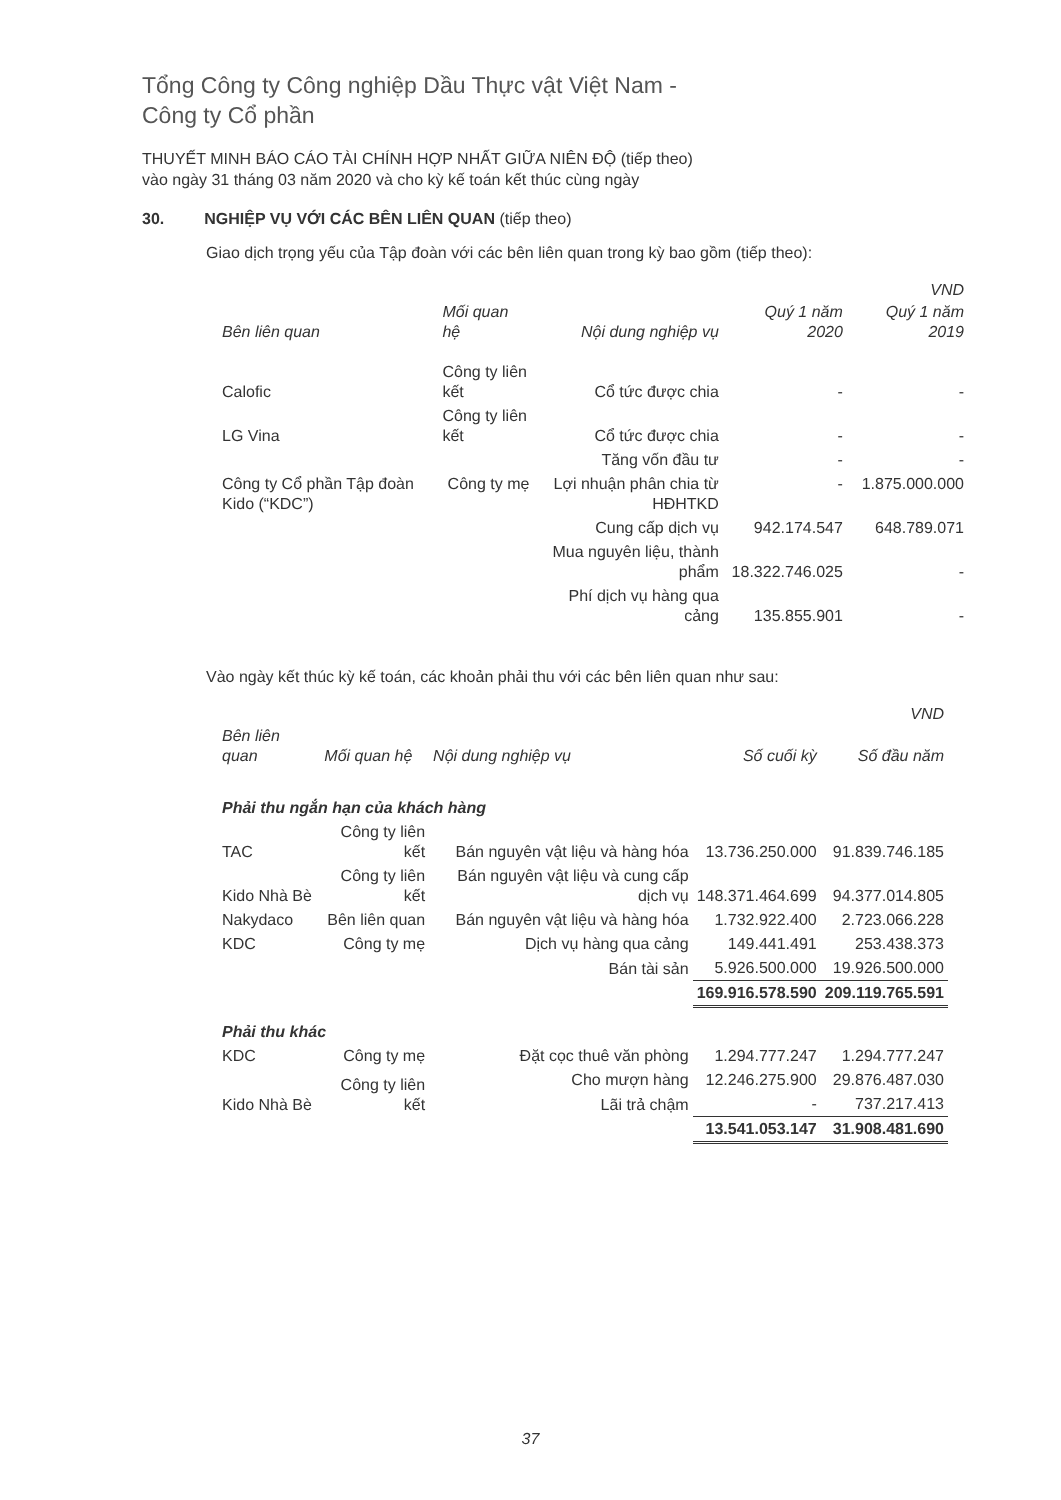Tổng Công ty Công nghiệp Dầu Thực vật Việt Nam -
Công ty Cổ phần
THUYẾT MINH BÁO CÁO TÀI CHÍNH HỢP NHẤT GIỮA NIÊN ĐỘ (tiếp theo)
vào ngày 31 tháng 03 năm 2020 và cho kỳ kế toán kết thúc cùng ngày
30. NGHIỆP VỤ VỚI CÁC BÊN LIÊN QUAN (tiếp theo)
Giao dịch trọng yếu của Tập đoàn với các bên liên quan trong kỳ bao gồm (tiếp theo):
| | | | | VND |
| --- | --- | --- | --- | --- |
| Bên liên quan | Mối quan hệ | Nội dung nghiệp vụ | Quý 1 năm 2020 | Quý 1 năm 2019 |
| Calofic | Công ty liên kết | Cổ tức được chia | - | - |
| LG Vina | Công ty liên kết | Cổ tức được chia | - | - |
| | | Tăng vốn đầu tư | - | - |
| Công ty Cổ phần Tập đoàn Kido (“KDC”) | Công ty mẹ | Lợi nhuận phân chia từ HĐHTKD | - | 1.875.000.000 |
| | | Cung cấp dịch vụ | 942.174.547 | 648.789.071 |
| | | Mua nguyên liệu, thành phẩm | 18.322.746.025 | - |
| | | Phí dịch vụ hàng qua cảng | 135.855.901 | - |
Vào ngày kết thúc kỳ kế toán, các khoản phải thu với các bên liên quan như sau:
| | | | | VND |
| --- | --- | --- | --- | --- |
| Bên liên quan | Mối quan hệ | Nội dung nghiệp vụ | Số cuối kỳ | Số đầu năm |
| Phải thu ngắn hạn của khách hàng | | | | |
| TAC | Công ty liên kết | Bán nguyên vật liệu và hàng hóa | 13.736.250.000 | 91.839.746.185 |
| Kido Nhà Bè | Công ty liên kết | Bán nguyên vật liệu và cung cấp dịch vụ | 148.371.464.699 | 94.377.014.805 |
| Nakydaco | Bên liên quan | Bán nguyên vật liệu và hàng hóa | 1.732.922.400 | 2.723.066.228 |
| KDC | Công ty mẹ | Dịch vụ hàng qua cảng | 149.441.491 | 253.438.373 |
| | | Bán tài sản | 5.926.500.000 | 19.926.500.000 |
| | | | 169.916.578.590 | 209.119.765.591 |
| Phải thu khác | | | | |
| KDC | Công ty mẹ | Đặt cọc thuê văn phòng | 1.294.777.247 | 1.294.777.247 |
| Kido Nhà Bè | Công ty liên kết | Cho mượn hàng | 12.246.275.900 | 29.876.487.030 |
| | | Lãi trả chậm | - | 737.217.413 |
| | | | 13.541.053.147 | 31.908.481.690 |
37